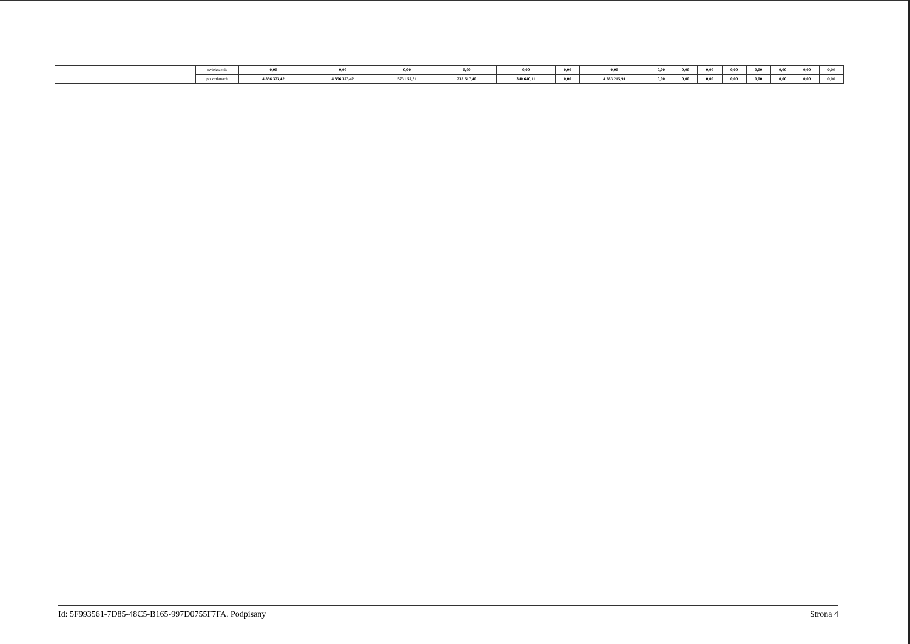| | zwiększenie | 0,00 | 0,00 | 0,00 | 0,00 | 0,00 | 0,00 | 0,00 | 0,00 | 0,00 | 0,00 | 0,00 | 0,00 | 0,00 | 0,00 | 0,00 |
| | po zmianach | 4 856 373,42 | 4 856 373,42 | 573 157,51 | 232 517,40 | 340 640,11 | 0,00 | 4 283 215,91 | 0,00 | 0,00 | 0,00 | 0,00 | 0,00 | 0,00 | 0,00 | 0,00 |
Id: 5F993561-7D85-48C5-B165-997D0755F7FA. Podpisany Strona 4